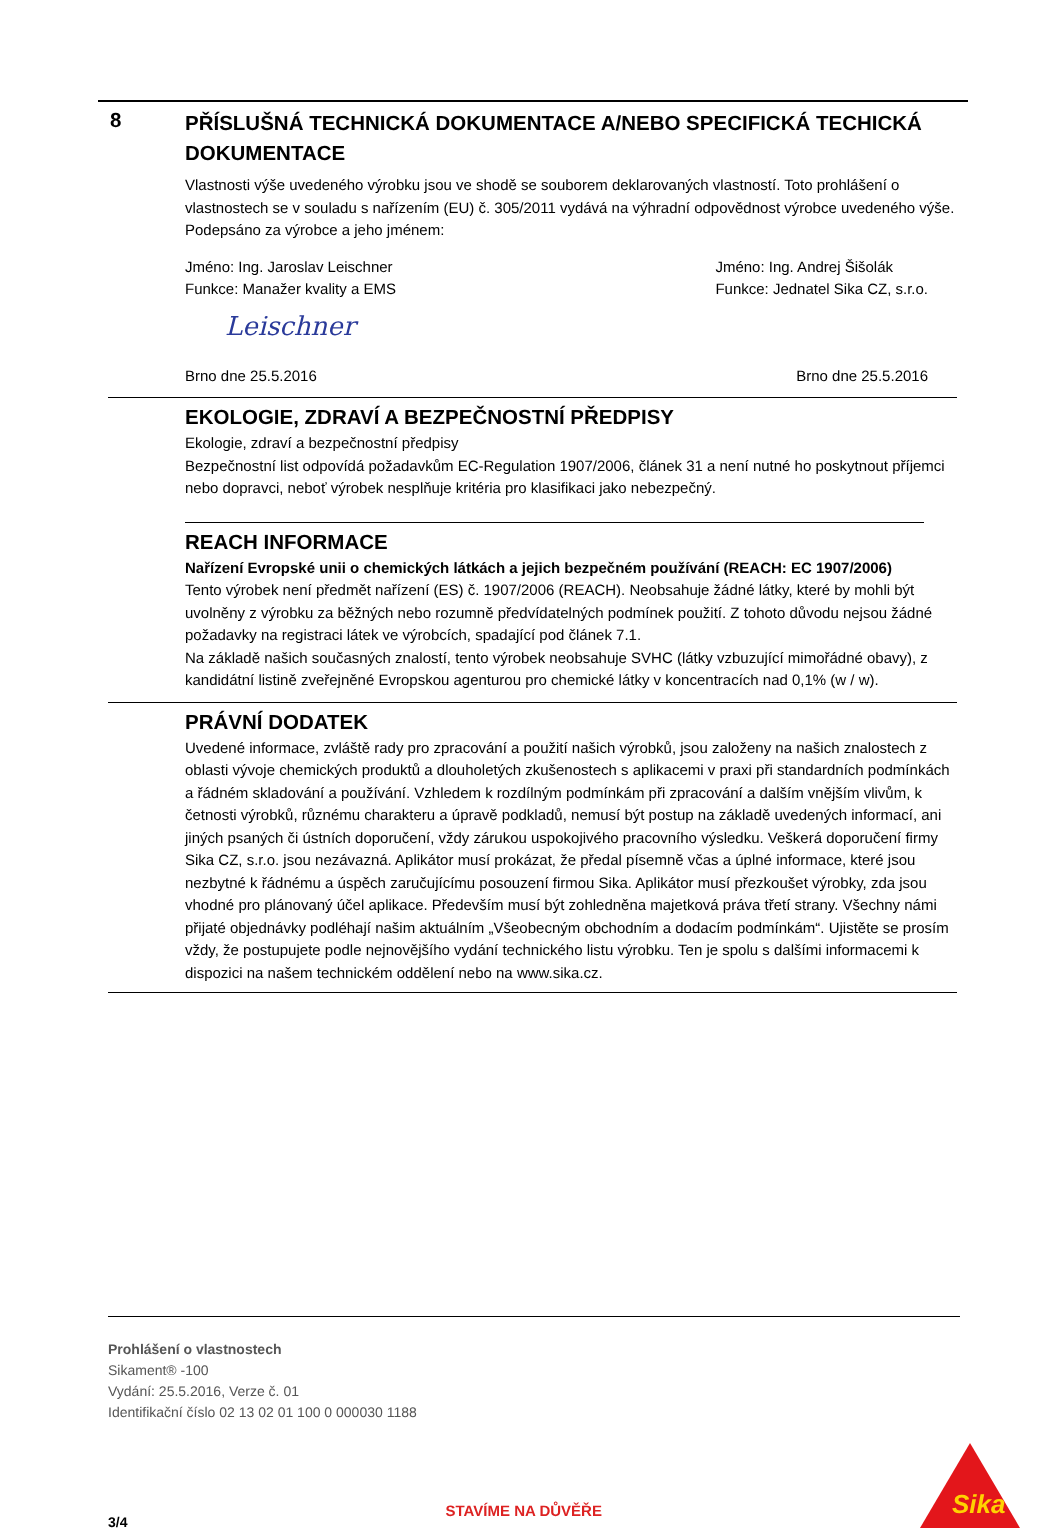8
PŘÍSLUŠNÁ TECHNICKÁ DOKUMENTACE A/NEBO SPECIFICKÁ TECHICKÁ DOKUMENTACE
Vlastnosti výše uvedeného výrobku jsou ve shodě se souborem deklarovaných vlastností. Toto prohlášení o vlastnostech se v souladu s nařízením (EU) č. 305/2011 vydává na výhradní odpovědnost výrobce uvedeného výše.
Podepsáno za výrobce a jeho jménem:
Jméno: Ing. Jaroslav Leischner
Funkce: Manažer kvality a EMS
Jméno: Ing. Andrej Šišolák
Funkce: Jednatel Sika CZ, s.r.o.
Leischner
Brno dne 25.5.2016 Brno dne 25.5.2016
EKOLOGIE, ZDRAVÍ A BEZPEČNOSTNÍ PŘEDPISY
Ekologie, zdraví a bezpečnostní předpisy
Bezpečnostní list odpovídá požadavkům EC-Regulation 1907/2006, článek 31 a není nutné ho poskytnout příjemci nebo dopravci, neboť výrobek nesplňuje kritéria pro klasifikaci jako nebezpečný.
REACH INFORMACE
Nařízení Evropské unii o chemických látkách a jejich bezpečném používání (REACH: EC 1907/2006)
Tento výrobek není předmět nařízení (ES) č. 1907/2006 (REACH). Neobsahuje žádné látky, které by mohli být uvolněny z výrobku za běžných nebo rozumně předvídatelných podmínek použití. Z tohoto důvodu nejsou žádné požadavky na registraci látek ve výrobcích, spadající pod článek 7.1.
Na základě našich současných znalostí, tento výrobek neobsahuje SVHC (látky vzbuzující mimořádné obavy), z kandidátní listině zveřejněné Evropskou agenturou pro chemické látky v koncentracích nad 0,1% (w / w).
PRÁVNÍ DODATEK
Uvedené informace, zvláště rady pro zpracování a použití našich výrobků, jsou založeny na našich znalostech z oblasti vývoje chemických produktů a dlouholetých zkušenostech s aplikacemi v praxi při standardních podmínkách a řádném skladování a používání. Vzhledem k rozdílným podmínkám při zpracování a dalším vnějším vlivům, k četnosti výrobků, různému charakteru a úpravě podkladů, nemusí být postup na základě uvedených informací, ani jiných psaných či ústních doporučení, vždy zárukou uspokojivého pracovního výsledku. Veškerá doporučení firmy Sika CZ, s.r.o. jsou nezávazná. Aplikátor musí prokázat, že předal písemně včas a úplné informace, které jsou nezbytné k řádnému a úspěch zaručujícímu posouzení firmou Sika. Aplikátor musí přezkoušet výrobky, zda jsou vhodné pro plánovaný účel aplikace. Především musí být zohledněna majetková práva třetí strany. Všechny námi přijaté objednávky podléhají našim aktuálním „Všeobecným obchodním a dodacím podmínkám“. Ujistěte se prosím vždy, že postupujete podle nejnovějšího vydání technického listu výrobku. Ten je spolu s dalšími informacemi k dispozici na našem technickém oddělení nebo na www.sika.cz.
Prohlášení o vlastnostech
Sikament® -100
Vydání: 25.5.2016, Verze č. 01
Identifikační číslo 02 13 02 01 100 0 000030 1188
3/4 STAVÍME NA DŮVĚŘE
Sika